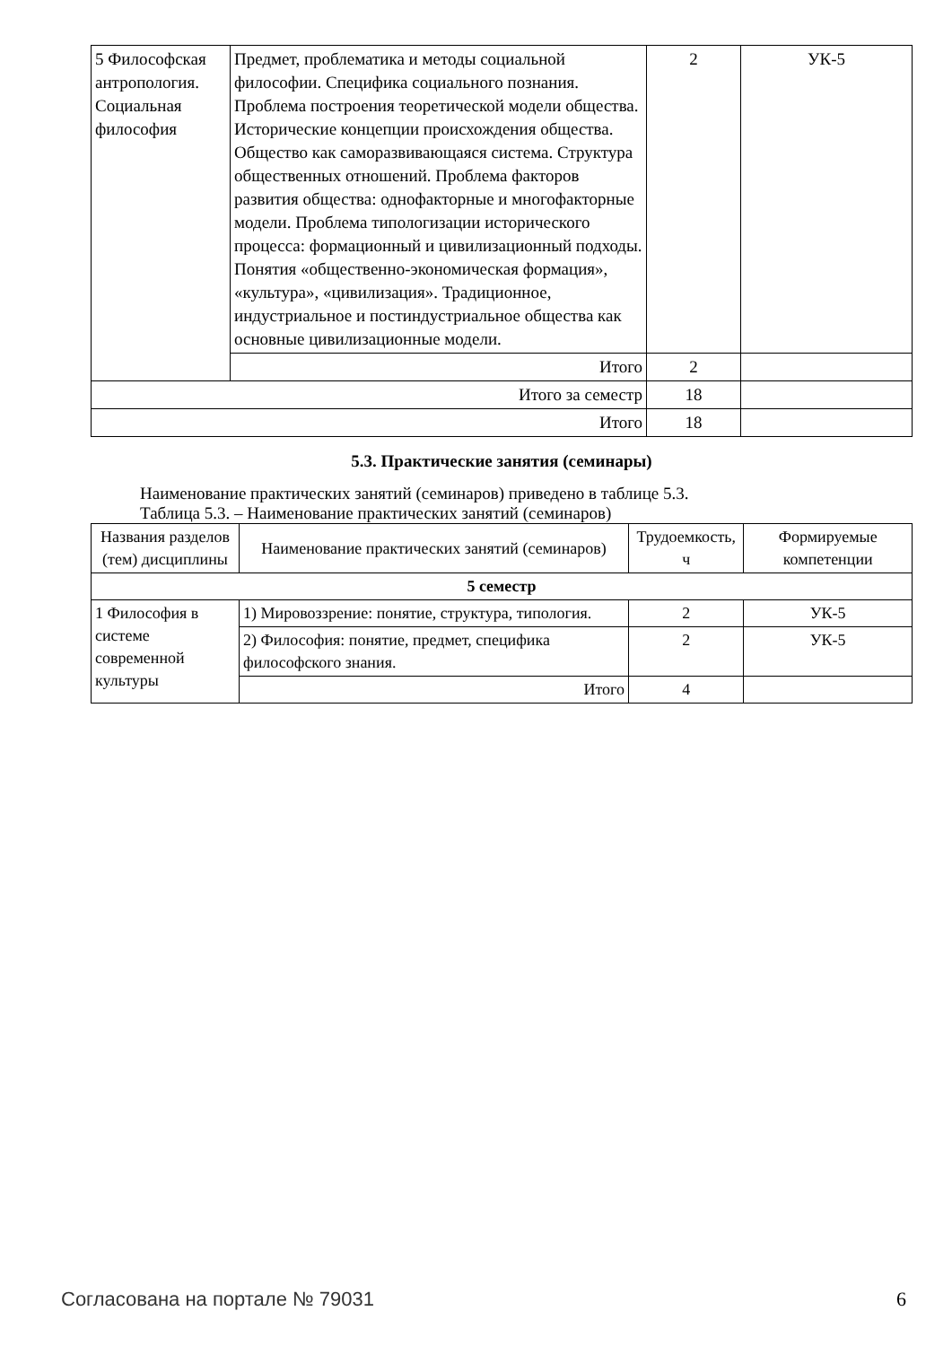| 5 Философская антропология. Социальная философия | Предмет, проблематика и методы социальной философии. Специфика социального познания. Проблема построения теоретической модели общества. Исторические концепции происхождения общества. Общество как саморазвивающаяся система. Структура общественных отношений. Проблема факторов развития общества: однофакторные и многофакторные модели. Проблема типологизации исторического процесса: формационный и цивилизационный подходы. Понятия «общественно-экономическая формация», «культура», «цивилизация». Традиционное, индустриальное и постиндустриальное общества как основные цивилизационные модели. | 2 | УК-5 |
| | Итого | 2 | |
| Итого за семестр | | 18 | |
| Итого | | 18 | |
5.3. Практические занятия (семинары)
Наименование практических занятий (семинаров) приведено в таблице 5.3.
Таблица 5.3. – Наименование практических занятий (семинаров)
| Названия разделов (тем) дисциплины | Наименование практических занятий (семинаров) | Трудоемкость, ч | Формируемые компетенции |
| --- | --- | --- | --- |
| 5 семестр | | | |
| 1 Философия в системе современной культуры | 1) Мировоззрение: понятие, структура, типология. | 2 | УК-5 |
| | 2) Философия: понятие, предмет, специфика философского знания. | 2 | УК-5 |
| | Итого | 4 | |
Согласована на портале № 79031 6